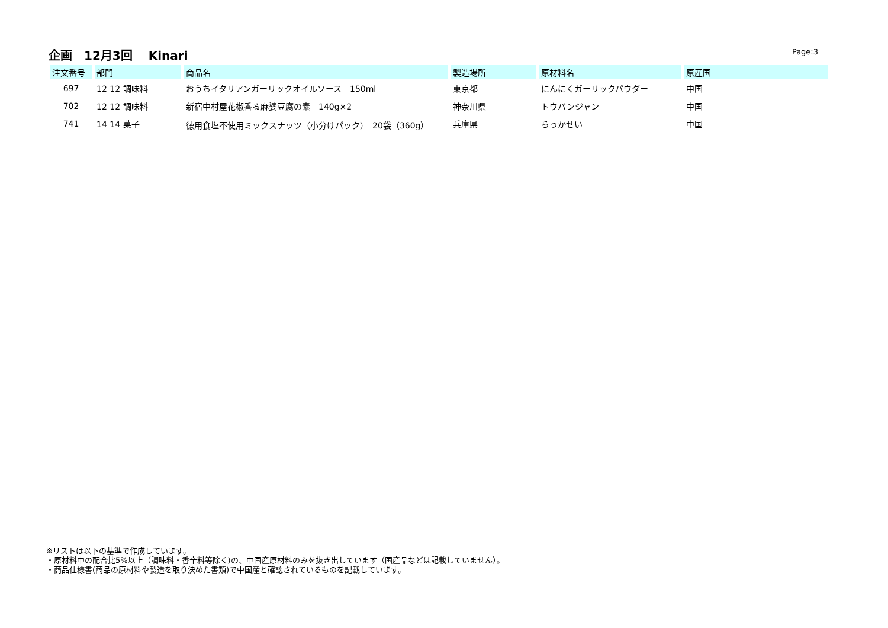企画　12月3回　 Kinari
Page:3
| 注文番号 | 部門 | 商品名 | 製造場所 | 原材料名 | 原産国 |
| --- | --- | --- | --- | --- | --- |
| 697 | 12 12 調味料 | おうちイタリアンガーリックオイルソース 150ml | 東京都 | にんにくガーリックパウダー | 中国 |
| 702 | 12 12 調味料 | 新宿中村屋花椒香る麻婆豆腐の素 140g×2 | 神奈川県 | トウバンジャン | 中国 |
| 741 | 14 14 菓子 | 徳用食塩不使用ミックスナッツ（小分けパック） 20袋（360g） | 兵庫県 | らっかせい | 中国 |
※リストは以下の基準で作成しています。
・原材料中の配合比5%以上（調味料・香辛料等除く)の、中国産原材料のみを抜き出しています（国産品などは記載していません）。
・商品仕様書(商品の原材料や製造を取り決めた書類)で中国産と確認されているものを記載しています。